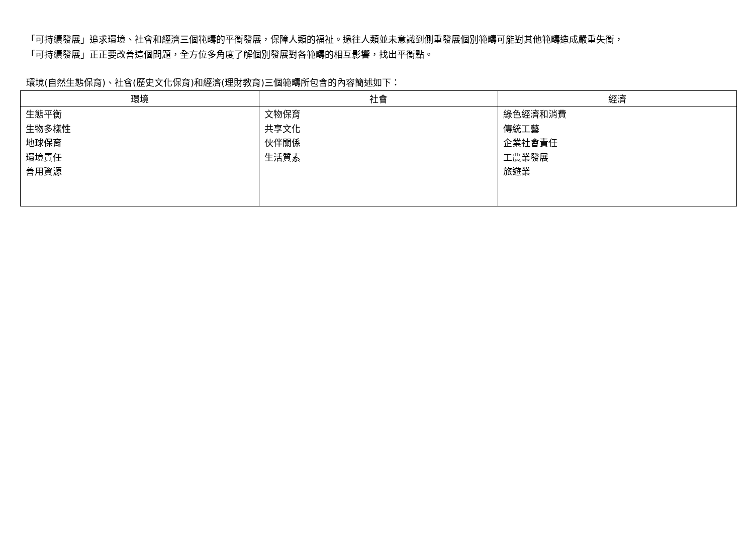「可持續發展」追求環境、社會和經濟三個範疇的平衡發展，保障人類的福祉。過往人類並未意識到側重發展個別範疇可能對其他範疇造成嚴重失衡，
「可持續發展」正正要改善這個問題，全方位多角度了解個別發展對各範疇的相互影響，找出平衡點。
環境(自然生態保育)、社會(歷史文化保育)和經濟(理財教育)三個範疇所包含的內容簡述如下：
| 環境 | 社會 | 經濟 |
| --- | --- | --- |
| 生態平衡 生物多樣性 地球保育 環境責任 善用資源 | 文物保育 共享文化 伙伴關係 生活質素 | 綠色經濟和消費 傳統工藝 企業社會責任 工農業發展 旅遊業 |